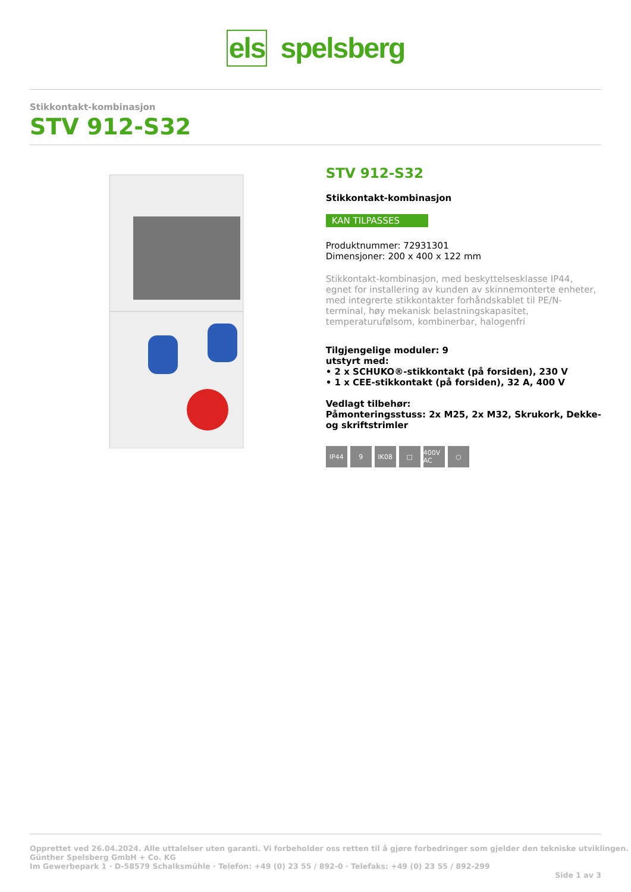els spelsberg
Stikkontakt-kombinasjon
STV 912-S32
STV 912-S32
Stikkontakt-kombinasjon
KAN TILPASSES
Produktnummer: 72931301
Dimensjoner: 200 x 400 x 122 mm
Stikkontakt-kombinasjon, med beskyttelsesklasse IP44, egnet for installering av kunden av skinnemonterte enheter, med integrerte stikkontakter forhåndskablet til PE/N-terminal, høy mekanisk belastningskapasitet, temperaturufølsom, kombinerbar, halogenfri
Tilgjengelige moduler: 9
utstyrt med:
• 2 x SCHUKO®-stikkontakt (på forsiden), 230 V
• 1 x CEE-stikkontakt (på forsiden), 32 A, 400 V
Vedlagt tilbehør:
Påmonteringsstuss: 2x M25, 2x M32, Skrukork, Dekke- og skriftstrimler
IP44 9 IK08 □ 400V AC
○
Opprettet ved 26.04.2024. Alle uttalelser uten garanti. Vi forbeholder oss retten til å gjøre forbedringer som gjelder den tekniske utviklingen.
Günther Spelsberg GmbH + Co. KG
Im Gewerbepark 1 · D-58579 Schalksmühle · Telefon: +49 (0) 23 55 / 892-0 · Telefaks: +49 (0) 23 55 / 892-299
Side 1 av 3